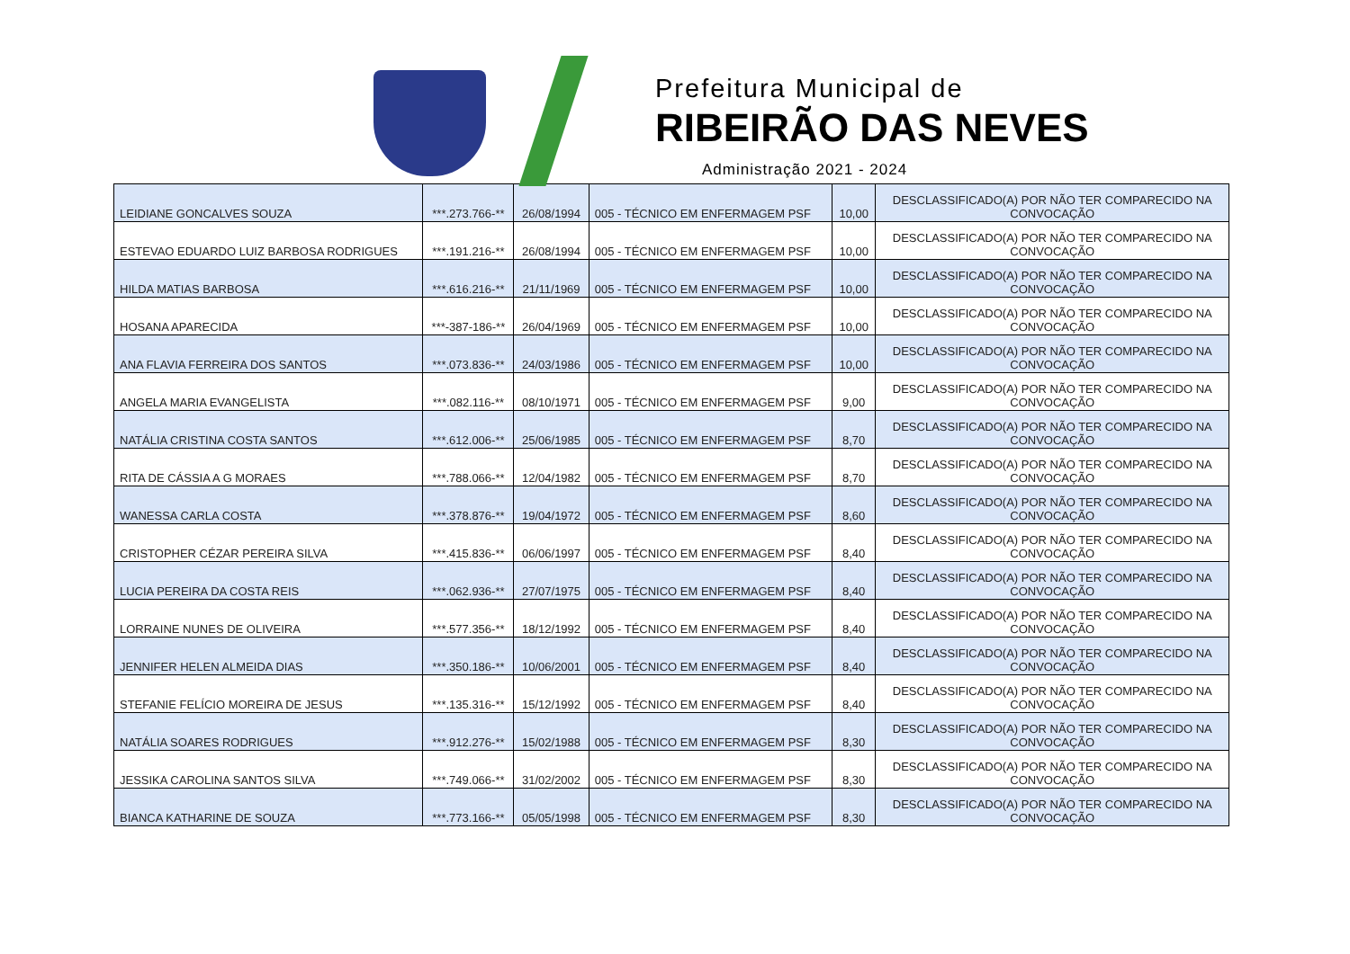Prefeitura Municipal de
RIBEIRÃO DAS NEVES
Administração 2021 - 2024
| LEIDIANE GONCALVES SOUZA | ***.273.766-** | 26/08/1994 | 005 - TÉCNICO EM ENFERMAGEM PSF | 10,00 | DESCLASSIFICADO(A) POR NÃO TER COMPARECIDO NA CONVOCAÇÃO |
| ESTEVAO EDUARDO LUIZ BARBOSA RODRIGUES | ***.191.216-** | 26/08/1994 | 005 - TÉCNICO EM ENFERMAGEM PSF | 10,00 | DESCLASSIFICADO(A) POR NÃO TER COMPARECIDO NA CONVOCAÇÃO |
| HILDA MATIAS BARBOSA | ***.616.216-** | 21/11/1969 | 005 - TÉCNICO EM ENFERMAGEM PSF | 10,00 | DESCLASSIFICADO(A) POR NÃO TER COMPARECIDO NA CONVOCAÇÃO |
| HOSANA APARECIDA | ***-387-186-** | 26/04/1969 | 005 - TÉCNICO EM ENFERMAGEM PSF | 10,00 | DESCLASSIFICADO(A) POR NÃO TER COMPARECIDO NA CONVOCAÇÃO |
| ANA FLAVIA FERREIRA DOS SANTOS | ***.073.836-** | 24/03/1986 | 005 - TÉCNICO EM ENFERMAGEM PSF | 10,00 | DESCLASSIFICADO(A) POR NÃO TER COMPARECIDO NA CONVOCAÇÃO |
| ANGELA MARIA EVANGELISTA | ***.082.116-** | 08/10/1971 | 005 - TÉCNICO EM ENFERMAGEM PSF | 9,00 | DESCLASSIFICADO(A) POR NÃO TER COMPARECIDO NA CONVOCAÇÃO |
| NATÁLIA CRISTINA COSTA SANTOS | ***.612.006-** | 25/06/1985 | 005 - TÉCNICO EM ENFERMAGEM PSF | 8,70 | DESCLASSIFICADO(A) POR NÃO TER COMPARECIDO NA CONVOCAÇÃO |
| RITA DE CÁSSIA A G MORAES | ***.788.066-** | 12/04/1982 | 005 - TÉCNICO EM ENFERMAGEM PSF | 8,70 | DESCLASSIFICADO(A) POR NÃO TER COMPARECIDO NA CONVOCAÇÃO |
| WANESSA CARLA COSTA | ***.378.876-** | 19/04/1972 | 005 - TÉCNICO EM ENFERMAGEM PSF | 8,60 | DESCLASSIFICADO(A) POR NÃO TER COMPARECIDO NA CONVOCAÇÃO |
| CRISTOPHER CÉZAR PEREIRA SILVA | ***.415.836-** | 06/06/1997 | 005 - TÉCNICO EM ENFERMAGEM PSF | 8,40 | DESCLASSIFICADO(A) POR NÃO TER COMPARECIDO NA CONVOCAÇÃO |
| LUCIA PEREIRA DA COSTA REIS | ***.062.936-** | 27/07/1975 | 005 - TÉCNICO EM ENFERMAGEM PSF | 8,40 | DESCLASSIFICADO(A) POR NÃO TER COMPARECIDO NA CONVOCAÇÃO |
| LORRAINE NUNES DE OLIVEIRA | ***.577.356-** | 18/12/1992 | 005 - TÉCNICO EM ENFERMAGEM PSF | 8,40 | DESCLASSIFICADO(A) POR NÃO TER COMPARECIDO NA CONVOCAÇÃO |
| JENNIFER HELEN ALMEIDA DIAS | ***.350.186-** | 10/06/2001 | 005 - TÉCNICO EM ENFERMAGEM PSF | 8,40 | DESCLASSIFICADO(A) POR NÃO TER COMPARECIDO NA CONVOCAÇÃO |
| STEFANIE FELÍCIO MOREIRA DE JESUS | ***.135.316-** | 15/12/1992 | 005 - TÉCNICO EM ENFERMAGEM PSF | 8,40 | DESCLASSIFICADO(A) POR NÃO TER COMPARECIDO NA CONVOCAÇÃO |
| NATÁLIA SOARES RODRIGUES | ***.912.276-** | 15/02/1988 | 005 - TÉCNICO EM ENFERMAGEM PSF | 8,30 | DESCLASSIFICADO(A) POR NÃO TER COMPARECIDO NA CONVOCAÇÃO |
| JESSIKA CAROLINA SANTOS SILVA | ***.749.066-** | 31/02/2002 | 005 - TÉCNICO EM ENFERMAGEM PSF | 8,30 | DESCLASSIFICADO(A) POR NÃO TER COMPARECIDO NA CONVOCAÇÃO |
| BIANCA KATHARINE DE SOUZA | ***.773.166-** | 05/05/1998 | 005 - TÉCNICO EM ENFERMAGEM PSF | 8,30 | DESCLASSIFICADO(A) POR NÃO TER COMPARECIDO NA CONVOCAÇÃO |